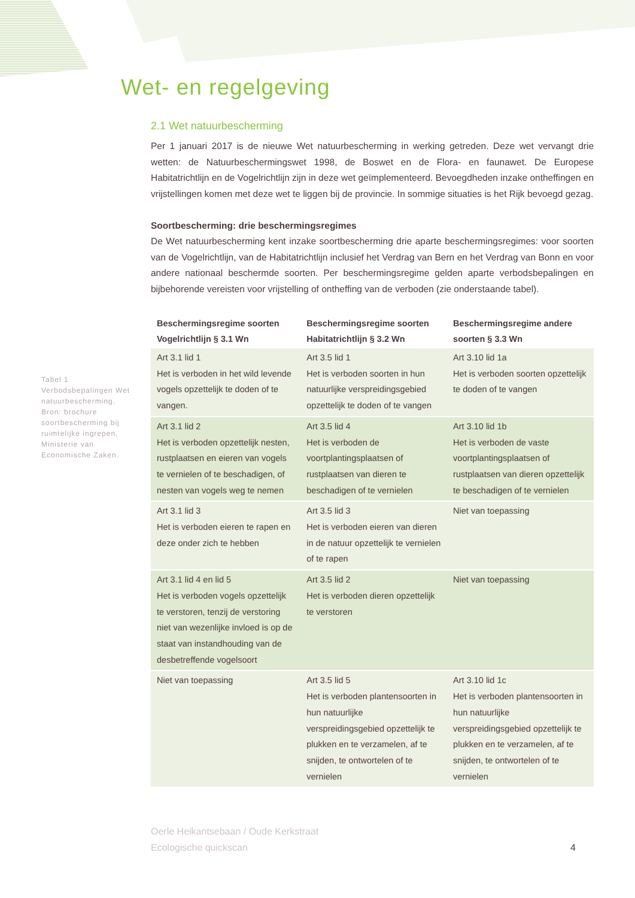Wet- en regelgeving
Tabel 1
Verbodsbepalingen Wet natuurbescherming. Bron: brochure soortbescherming bij ruimtelijke ingrepen, Ministerie van Economische Zaken.
2.1 Wet natuurbescherming
Per 1 januari 2017 is de nieuwe Wet natuurbescherming in werking getreden. Deze wet vervangt drie wetten: de Natuurbeschermingswet 1998, de Boswet en de Flora- en faunawet. De Europese Habitatrichtlijn en de Vogelrichtlijn zijn in deze wet geïmplementeerd. Bevoegdheden inzake ontheffingen en vrijstellingen komen met deze wet te liggen bij de provincie. In sommige situaties is het Rijk bevoegd gezag.
Soortbescherming: drie beschermingsregimes
De Wet natuurbescherming kent inzake soortbescherming drie aparte beschermingsregimes: voor soorten van de Vogelrichtlijn, van de Habitatrichtlijn inclusief het Verdrag van Bern en het Verdrag van Bonn en voor andere nationaal beschermde soorten. Per beschermingsregime gelden aparte verbodsbepalingen en bijbehorende vereisten voor vrijstelling of ontheffing van de verboden (zie onderstaande tabel).
| Beschermingsregime soorten Vogelrichtlijn § 3.1 Wn | Beschermingsregime soorten Habitatrichtlijn § 3.2 Wn | Beschermingsregime andere soorten § 3.3 Wn |
| --- | --- | --- |
| Art 3.1 lid 1 Het is verboden in het wild levende vogels opzettelijk te doden of te vangen. | Art 3.5 lid 1 Het is verboden soorten in hun natuurlijke verspreidingsgebied opzettelijk te doden of te vangen | Art 3.10 lid 1a Het is verboden soorten opzettelijk te doden of te vangen |
| Art 3.1 lid 2 Het is verboden opzettelijk nesten, rustplaatsen en eieren van vogels te vernielen of te beschadigen, of nesten van vogels weg te nemen | Art 3.5 lid 4 Het is verboden de voortplantingsplaatsen of rustplaatsen van dieren te beschadigen of te vernielen | Art 3.10 lid 1b Het is verboden de vaste voortplantingsplaatsen of rustplaatsen van dieren opzettelijk te beschadigen of te vernielen |
| Art 3.1 lid 3 Het is verboden eieren te rapen en deze onder zich te hebben | Art 3.5 lid 3 Het is verboden eieren van dieren in de natuur opzettelijk te vernielen of te rapen | Niet van toepassing |
| Art 3.1 lid 4 en lid 5 Het is verboden vogels opzettelijk te verstoren, tenzij de verstoring niet van wezenlijke invloed is op de staat van instandhouding van de desbetreffende vogelsoort | Art 3.5 lid 2 Het is verboden dieren opzettelijk te verstoren | Niet van toepassing |
| Niet van toepassing | Art 3.5 lid 5 Het is verboden plantensoorten in hun natuurlijke verspreidingsgebied opzettelijk te plukken en te verzamelen, af te snijden, te ontwortelen of te vernielen | Art 3.10 lid 1c Het is verboden plantensoorten in hun natuurlijke verspreidingsgebied opzettelijk te plukken en te verzamelen, af te snijden, te ontwortelen of te vernielen |
Oerle Heikantsebaan / Oude Kerkstraat
Ecologische quickscan
4